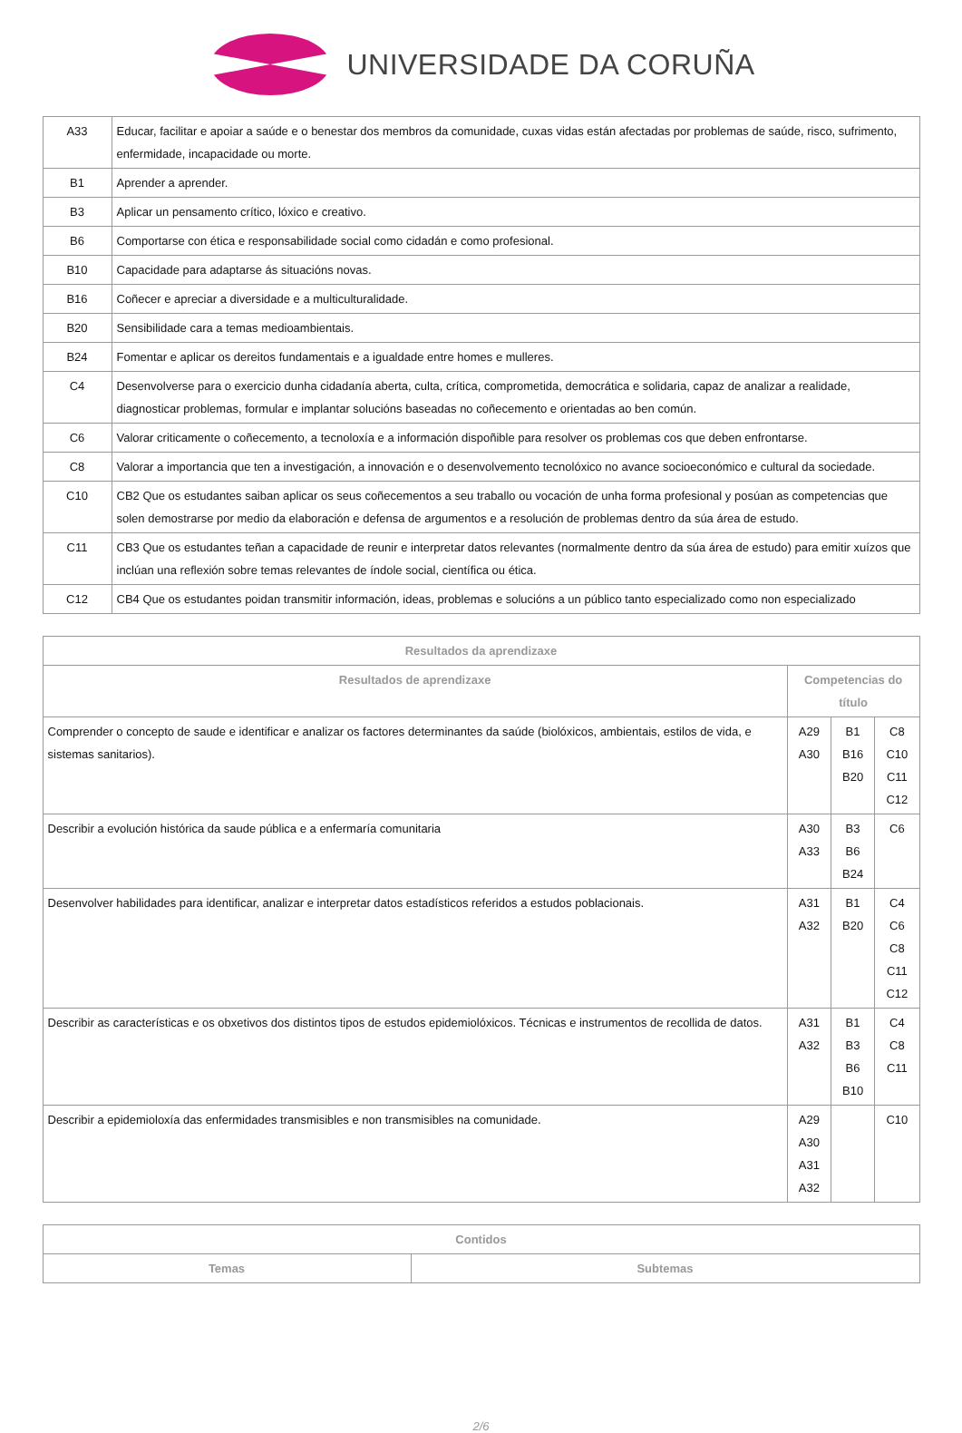UNIVERSIDADE DA CORUÑA
| A33 | Educar, facilitar e apoiar a saúde e o benestar dos membros da comunidade, cuxas vidas están afectadas por problemas de saúde, risco, sufrimento, enfermidade, incapacidade ou morte. |
| B1 | Aprender a aprender. |
| B3 | Aplicar un pensamento crítico, lóxico e creativo. |
| B6 | Comportarse con ética e responsabilidade social como cidadán e como profesional. |
| B10 | Capacidade para adaptarse ás situacións novas. |
| B16 | Coñecer e apreciar a diversidade e a multiculturalidade. |
| B20 | Sensibilidade cara a temas medioambientais. |
| B24 | Fomentar e aplicar os dereitos fundamentais e a igualdade entre homes e mulleres. |
| C4 | Desenvolverse para o exercicio dunha cidadanía aberta, culta, crítica, comprometida, democrática e solidaria, capaz de analizar a realidade, diagnosticar problemas, formular e implantar solucións baseadas no coñecemento e orientadas ao ben común. |
| C6 | Valorar criticamente o coñecemento, a tecnoloxía e a información dispoñible para resolver os problemas cos que deben enfrontarse. |
| C8 | Valorar a importancia que ten a investigación, a innovación e o desenvolvemento tecnolóxico no avance socioeconómico e cultural da sociedade. |
| C10 | CB2 Que os estudantes saiban aplicar os seus coñecementos a seu traballo ou vocación de unha forma profesional y posúan as competencias que solen demostrarse por medio da elaboración e defensa de argumentos e a resolución de problemas dentro da súa área de estudo. |
| C11 | CB3 Que os estudantes teñan a capacidade de reunir e interpretar datos relevantes (normalmente dentro da súa área de estudo) para emitir xuízos que inclúan una reflexión sobre temas relevantes de índole social, científica ou ética. |
| C12 | CB4 Que os estudantes poidan transmitir información, ideas, problemas e solucións a un público tanto especializado como non especializado |
| Resultados da aprendizaxe | | | |
| --- | --- | --- | --- |
| Resultados de aprendizaxe | Competencias do título | | |
| Comprender o concepto de saude e identificar e analizar os factores determinantes da saúde (biolóxicos, ambientais, estilos de vida, e sistemas sanitarios). | A29 A30 | B1 B16 B20 | C8 C10 C11 C12 |
| Describir a evolución histórica da saude pública e a enfermaría comunitaria | A30 A33 | B3 B6 B24 | C6 |
| Desenvolver habilidades para identificar, analizar e interpretar datos estadísticos referidos a estudos poblacionais. | A31 A32 | B1 B20 | C4 C6 C8 C11 C12 |
| Describir as características e os obxetivos dos distintos tipos de estudos epidemiolóxicos. Técnicas e instrumentos de recollida de datos. | A31 A32 | B1 B3 B6 B10 | C4 C8 C11 |
| Describir a epidemioloxía das enfermidades transmisibles e non transmisibles na comunidade. | A29 A30 A31 A32 | | C10 |
| Contidos | |
| --- | --- |
| Temas | Subtemas |
2/6